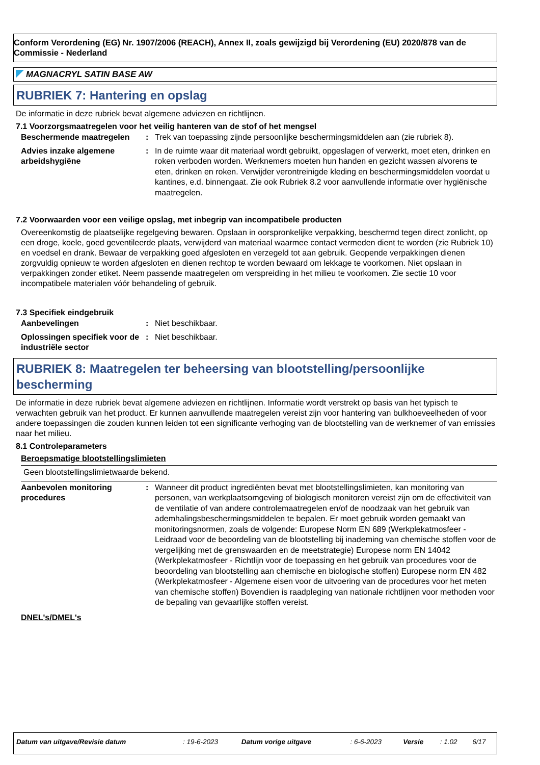Conform Verordening (EG) Nr. 1907/2006 (REACH), Annex II, zoals gewijzigd bij Verordening (EU) 2020/878 van de Commissie - Nederland
MAGNACRYL SATIN BASE AW
RUBRIEK 7: Hantering en opslag
De informatie in deze rubriek bevat algemene adviezen en richtlijnen.
7.1 Voorzorgsmaatregelen voor het veilig hanteren van de stof of het mengsel
| Beschermende maatregelen | : | Trek van toepassing zijnde persoonlijke beschermingsmiddelen aan (zie rubriek 8). |
| Advies inzake algemene arbeidshygiëne | : | In de ruimte waar dit materiaal wordt gebruikt, opgeslagen of verwerkt, moet eten, drinken en roken verboden worden. Werknemers moeten hun handen en gezicht wassen alvorens te eten, drinken en roken. Verwijder verontreinigde kleding en beschermingsmiddelen voordat u kantines, e.d. binnengaat. Zie ook Rubriek 8.2 voor aanvullende informatie over hygiënische maatregelen. |
7.2 Voorwaarden voor een veilige opslag, met inbegrip van incompatibele producten
Overeenkomstig de plaatselijke regelgeving bewaren. Opslaan in oorspronkelijke verpakking, beschermd tegen direct zonlicht, op een droge, koele, goed geventileerde plaats, verwijderd van materiaal waarmee contact vermeden dient te worden (zie Rubriek 10) en voedsel en drank. Bewaar de verpakking goed afgesloten en verzegeld tot aan gebruik. Geopende verpakkingen dienen zorgvuldig opnieuw te worden afgesloten en dienen rechtop te worden bewaard om lekkage te voorkomen. Niet opslaan in verpakkingen zonder etiket. Neem passende maatregelen om verspreiding in het milieu te voorkomen. Zie sectie 10 voor incompatibele materialen vóór behandeling of gebruik.
7.3 Specifiek eindgebruik
| Aanbevelingen | : | Niet beschikbaar. |
| Oplossingen specifiek voor de industriële sector | : | Niet beschikbaar. |
RUBRIEK 8: Maatregelen ter beheersing van blootstelling/persoonlijke bescherming
De informatie in deze rubriek bevat algemene adviezen en richtlijnen. Informatie wordt verstrekt op basis van het typisch te verwachten gebruik van het product. Er kunnen aanvullende maatregelen vereist zijn voor hantering van bulkhoeveelheden of voor andere toepassingen die zouden kunnen leiden tot een significante verhoging van de blootstelling van de werknemer of van emissies naar het milieu.
8.1 Controleparameters
Beroepsmatige blootstellingslimieten
Geen blootstellingslimietwaarde bekend.
| Aanbevolen monitoring procedures | : | Wanneer dit product ingrediënten bevat met blootstellingslimieten, kan monitoring van personen, van werkplaatsomgeving of biologisch monitoren vereist zijn om de effectiviteit van de ventilatie of van andere controlemaatregelen en/of de noodzaak van het gebruik van ademhalingsbeschermingsmiddelen te bepalen. Er moet gebruik worden gemaakt van monitoringsnormen, zoals de volgende: Europese Norm EN 689 (Werkplekatmosfeer - Leidraad voor de beoordeling van de blootstelling bij inademing van chemische stoffen voor de vergelijking met de grenswaarden en de meetstrategie) Europese norm EN 14042 (Werkplekatmosfeer - Richtlijn voor de toepassing en het gebruik van procedures voor de beoordeling van blootstelling aan chemische en biologische stoffen) Europese norm EN 482 (Werkplekatmosfeer - Algemene eisen voor de uitvoering van de procedures voor het meten van chemische stoffen) Bovendien is raadpleging van nationale richtlijnen voor methoden voor de bepaling van gevaarlijke stoffen vereist. |
DNEL's/DMEL's
| Datum van uitgave/Revisie datum | : 19-6-2023 | Datum vorige uitgave | : 6-6-2023 | Versie | : 1.02 | 6/17 |